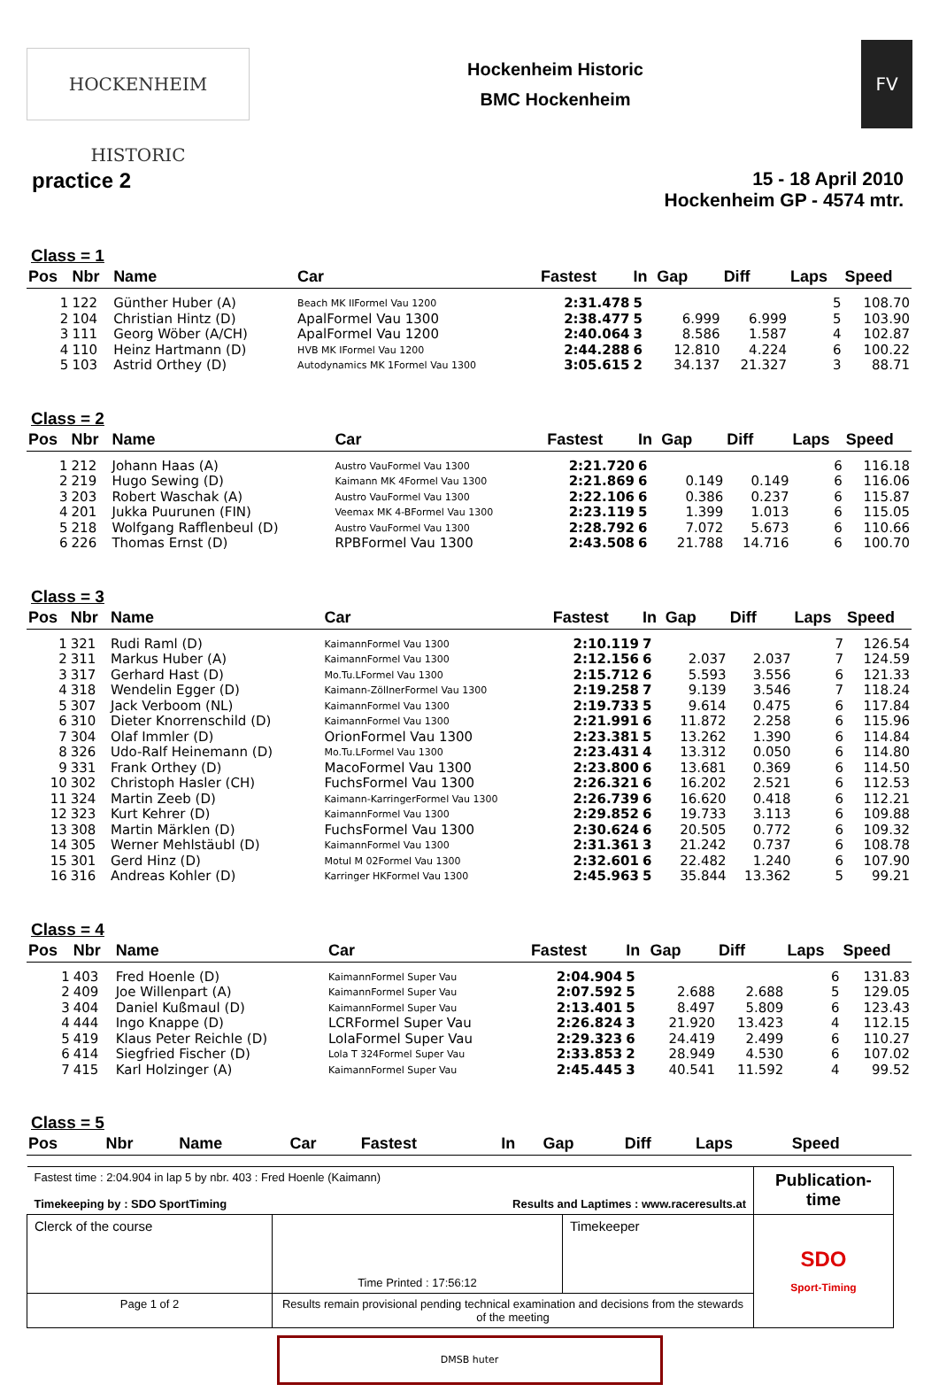HOCKENHEIM HISTORIC
Hockenheim Historic
BMC Hockenheim
FV
practice 2
15 - 18 April 2010
Hockenheim GP - 4574 mtr.
Class = 1
| Pos | Nbr | Name | Car | Fastest | In | Gap | Diff | Laps | Speed |
| --- | --- | --- | --- | --- | --- | --- | --- | --- | --- |
| 1 | 122 | Günther Huber (A) | Beach MK IIFormel Vau 1200 | 2:31.478 | 5 | | | 5 | 108.70 |
| 2 | 104 | Christian Hintz (D) | ApalFormel Vau 1300 | 2:38.477 | 5 | 6.999 | 6.999 | 5 | 103.90 |
| 3 | 111 | Georg Wöber (A/CH) | ApalFormel Vau 1200 | 2:40.064 | 3 | 8.586 | 1.587 | 4 | 102.87 |
| 4 | 110 | Heinz Hartmann (D) | HVB MK IFormel Vau 1200 | 2:44.288 | 6 | 12.810 | 4.224 | 6 | 100.22 |
| 5 | 103 | Astrid Orthey (D) | Autodynamics MK 1Formel Vau 1300 | 3:05.615 | 2 | 34.137 | 21.327 | 3 | 88.71 |
Class = 2
| Pos | Nbr | Name | Car | Fastest | In | Gap | Diff | Laps | Speed |
| --- | --- | --- | --- | --- | --- | --- | --- | --- | --- |
| 1 | 212 | Johann Haas (A) | Austro VauFormel Vau 1300 | 2:21.720 | 6 | | | 6 | 116.18 |
| 2 | 219 | Hugo Sewing (D) | Kaimann MK 4Formel Vau 1300 | 2:21.869 | 6 | 0.149 | 0.149 | 6 | 116.06 |
| 3 | 203 | Robert Waschak (A) | Austro VauFormel Vau 1300 | 2:22.106 | 6 | 0.386 | 0.237 | 6 | 115.87 |
| 4 | 201 | Jukka Puurunen (FIN) | Veemax MK 4-BFormel Vau 1300 | 2:23.119 | 5 | 1.399 | 1.013 | 6 | 115.05 |
| 5 | 218 | Wolfgang Rafflenbeul (D) | Austro VauFormel Vau 1300 | 2:28.792 | 6 | 7.072 | 5.673 | 6 | 110.66 |
| 6 | 226 | Thomas Ernst (D) | RPBFormel Vau 1300 | 2:43.508 | 6 | 21.788 | 14.716 | 6 | 100.70 |
Class = 3
| Pos | Nbr | Name | Car | Fastest | In | Gap | Diff | Laps | Speed |
| --- | --- | --- | --- | --- | --- | --- | --- | --- | --- |
| 1 | 321 | Rudi Raml (D) | KaimannFormel Vau 1300 | 2:10.119 | 7 | | | 7 | 126.54 |
| 2 | 311 | Markus Huber (A) | KaimannFormel Vau 1300 | 2:12.156 | 6 | 2.037 | 2.037 | 7 | 124.59 |
| 3 | 317 | Gerhard Hast (D) | Mo.Tu.LFormel Vau 1300 | 2:15.712 | 6 | 5.593 | 3.556 | 6 | 121.33 |
| 4 | 318 | Wendelin Egger (D) | Kaimann-ZöllnerFormel Vau 1300 | 2:19.258 | 7 | 9.139 | 3.546 | 7 | 118.24 |
| 5 | 307 | Jack Verboom (NL) | KaimannFormel Vau 1300 | 2:19.733 | 5 | 9.614 | 0.475 | 6 | 117.84 |
| 6 | 310 | Dieter Knorrenschild (D) | KaimannFormel Vau 1300 | 2:21.991 | 6 | 11.872 | 2.258 | 6 | 115.96 |
| 7 | 304 | Olaf Immler (D) | OrionFormel Vau 1300 | 2:23.381 | 5 | 13.262 | 1.390 | 6 | 114.84 |
| 8 | 326 | Udo-Ralf Heinemann (D) | Mo.Tu.LFormel Vau 1300 | 2:23.431 | 4 | 13.312 | 0.050 | 6 | 114.80 |
| 9 | 331 | Frank Orthey (D) | MacoFormel Vau 1300 | 2:23.800 | 6 | 13.681 | 0.369 | 6 | 114.50 |
| 10 | 302 | Christoph Hasler (CH) | FuchsFormel Vau 1300 | 2:26.321 | 6 | 16.202 | 2.521 | 6 | 112.53 |
| 11 | 324 | Martin Zeeb (D) | Kaimann-KarringerFormel Vau 1300 | 2:26.739 | 6 | 16.620 | 0.418 | 6 | 112.21 |
| 12 | 323 | Kurt Kehrer (D) | KaimannFormel Vau 1300 | 2:29.852 | 6 | 19.733 | 3.113 | 6 | 109.88 |
| 13 | 308 | Martin Märklen (D) | FuchsFormel Vau 1300 | 2:30.624 | 6 | 20.505 | 0.772 | 6 | 109.32 |
| 14 | 305 | Werner Mehlstäubl (D) | KaimannFormel Vau 1300 | 2:31.361 | 3 | 21.242 | 0.737 | 6 | 108.78 |
| 15 | 301 | Gerd Hinz (D) | Motul M 02Formel Vau 1300 | 2:32.601 | 6 | 22.482 | 1.240 | 6 | 107.90 |
| 16 | 316 | Andreas Kohler (D) | Karringer HKFormel Vau 1300 | 2:45.963 | 5 | 35.844 | 13.362 | 5 | 99.21 |
Class = 4
| Pos | Nbr | Name | Car | Fastest | In | Gap | Diff | Laps | Speed |
| --- | --- | --- | --- | --- | --- | --- | --- | --- | --- |
| 1 | 403 | Fred Hoenle (D) | KaimannFormel Super Vau | 2:04.904 | 5 | | | 6 | 131.83 |
| 2 | 409 | Joe Willenpart (A) | KaimannFormel Super Vau | 2:07.592 | 5 | 2.688 | 2.688 | 5 | 129.05 |
| 3 | 404 | Daniel Kußmaul (D) | KaimannFormel Super Vau | 2:13.401 | 5 | 8.497 | 5.809 | 6 | 123.43 |
| 4 | 444 | Ingo Knappe (D) | LCRFormel Super Vau | 2:26.824 | 3 | 21.920 | 13.423 | 4 | 112.15 |
| 5 | 419 | Klaus Peter Reichle (D) | LolaFormel Super Vau | 2:29.323 | 6 | 24.419 | 2.499 | 6 | 110.27 |
| 6 | 414 | Siegfried Fischer (D) | Lola T 324Formel Super Vau | 2:33.853 | 2 | 28.949 | 4.530 | 6 | 107.02 |
| 7 | 415 | Karl Holzinger (A) | KaimannFormel Super Vau | 2:45.445 | 3 | 40.541 | 11.592 | 4 | 99.52 |
Class = 5
| Pos | Nbr | Name | Car | Fastest | In | Gap | Diff | Laps | Speed |
| --- | --- | --- | --- | --- | --- | --- | --- | --- | --- |
| Fastest time : 2:04.904 in lap 5 by nbr. 403 : Fred Hoenle (Kaimann) Timekeeping by : SDO SportTiming Results and Laptimes : www.raceresults.at | | | Publication-time |
| Clerck of the course | Time Printed : 17:56:12 | Timekeeper | SDO Sport-Timing |
| Page 1 of 2 | Results remain provisional pending technical examination and decisions from the stewards of the meeting | | |
DMSB huter